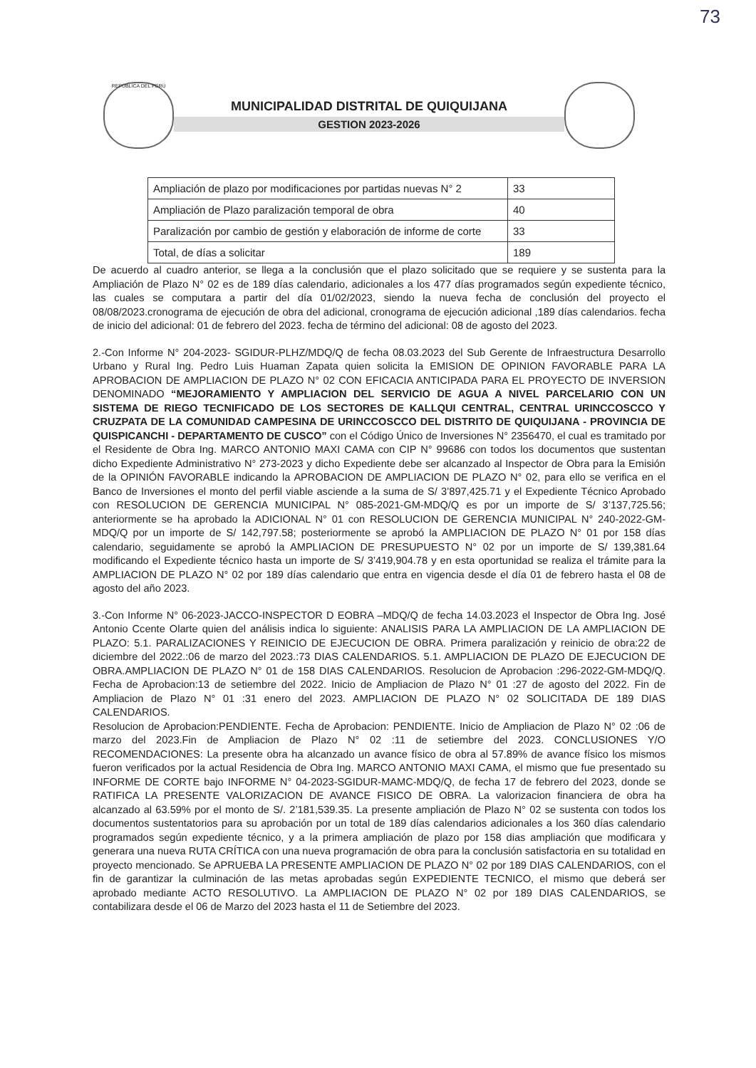73
REPÚBLICA DEL PERÚ
MUNICIPALIDAD DISTRITAL DE QUIQUIJANA
GESTION 2023-2026
| Ampliación de plazo por modificaciones por partidas nuevas N° 2 | 33 |
| Ampliación de Plazo paralización temporal de obra | 40 |
| Paralización por cambio de gestión y elaboración de informe de corte | 33 |
| Total, de días a solicitar | 189 |
De acuerdo al cuadro anterior, se llega a la conclusión que el plazo solicitado que se requiere y se sustenta para la Ampliación de Plazo N° 02 es de 189 días calendario, adicionales a los 477 días programados según expediente técnico, las cuales se computara a partir del día 01/02/2023, siendo la nueva fecha de conclusión del proyecto el 08/08/2023.cronograma de ejecución de obra del adicional, cronograma de ejecución adicional ,189 días calendarios. fecha de inicio del adicional: 01 de febrero del 2023. fecha de término del adicional: 08 de agosto del 2023.
2.-Con Informe N° 204-2023- SGIDUR-PLHZ/MDQ/Q de fecha 08.03.2023 del Sub Gerente de Infraestructura Desarrollo Urbano y Rural Ing. Pedro Luis Huaman Zapata quien solicita la EMISION DE OPINION FAVORABLE PARA LA APROBACION DE AMPLIACION DE PLAZO N° 02 CON EFICACIA ANTICIPADA PARA EL PROYECTO DE INVERSION DENOMINADO “MEJORAMIENTO Y AMPLIACION DEL SERVICIO DE AGUA A NIVEL PARCELARIO CON UN SISTEMA DE RIEGO TECNIFICADO DE LOS SECTORES DE KALLQUI CENTRAL, CENTRAL URINCCOSCCO Y CRUZPATA DE LA COMUNIDAD CAMPESINA DE URINCCOSCCO DEL DISTRITO DE QUIQUIJANA - PROVINCIA DE QUISPICANCHI - DEPARTAMENTO DE CUSCO” con el Código Único de Inversiones N° 2356470, el cual es tramitado por el Residente de Obra Ing. MARCO ANTONIO MAXI CAMA con CIP N° 99686 con todos los documentos que sustentan dicho Expediente Administrativo N° 273-2023 y dicho Expediente debe ser alcanzado al Inspector de Obra para la Emisión de la OPINIÓN FAVORABLE indicando la APROBACION DE AMPLIACION DE PLAZO N° 02, para ello se verifica en el Banco de Inversiones el monto del perfil viable asciende a la suma de S/ 3’897,425.71 y el Expediente Técnico Aprobado con RESOLUCION DE GERENCIA MUNICIPAL N° 085-2021-GM-MDQ/Q es por un importe de S/ 3’137,725.56; anteriormente se ha aprobado la ADICIONAL N° 01 con RESOLUCION DE GERENCIA MUNICIPAL N° 240-2022-GM-MDQ/Q por un importe de S/ 142,797.58; posteriormente se aprobó la AMPLIACION DE PLAZO N° 01 por 158 días calendario, seguidamente se aprobó la AMPLIACION DE PRESUPUESTO N° 02 por un importe de S/ 139,381.64 modificando el Expediente técnico hasta un importe de S/ 3’419,904.78 y en esta oportunidad se realiza el trámite para la AMPLIACION DE PLAZO N° 02 por 189 días calendario que entra en vigencia desde el día 01 de febrero hasta el 08 de agosto del año 2023.
3.-Con Informe N° 06-2023-JACCO-INSPECTOR D EOBRA –MDQ/Q de fecha 14.03.2023 el Inspector de Obra Ing. José Antonio Ccente Olarte quien del análisis indica lo siguiente: ANALISIS PARA LA AMPLIACION DE LA AMPLIACION DE PLAZO: 5.1. PARALIZACIONES Y REINICIO DE EJECUCION DE OBRA. Primera paralización y reinicio de obra:22 de diciembre del 2022.:06 de marzo del 2023.:73 DIAS CALENDARIOS. 5.1. AMPLIACION DE PLAZO DE EJECUCION DE OBRA.AMPLIACION DE PLAZO N° 01 de 158 DIAS CALENDARIOS. Resolucion de Aprobacion :296-2022-GM-MDQ/Q. Fecha de Aprobacion:13 de setiembre del 2022. Inicio de Ampliacion de Plazo N° 01 :27 de agosto del 2022. Fin de Ampliacion de Plazo N° 01 :31 enero del 2023. AMPLIACION DE PLAZO N° 02 SOLICITADA DE 189 DIAS CALENDARIOS.
Resolucion de Aprobacion:PENDIENTE. Fecha de Aprobacion: PENDIENTE. Inicio de Ampliacion de Plazo N° 02 :06 de marzo del 2023.Fin de Ampliacion de Plazo N° 02 :11 de setiembre del 2023. CONCLUSIONES Y/O RECOMENDACIONES: La presente obra ha alcanzado un avance físico de obra al 57.89% de avance físico los mismos fueron verificados por la actual Residencia de Obra Ing. MARCO ANTONIO MAXI CAMA, el mismo que fue presentado su INFORME DE CORTE bajo INFORME N° 04-2023-SGIDUR-MAMC-MDQ/Q, de fecha 17 de febrero del 2023, donde se RATIFICA LA PRESENTE VALORIZACION DE AVANCE FISICO DE OBRA. La valorizacion financiera de obra ha alcanzado al 63.59% por el monto de S/. 2’181,539.35. La presente ampliación de Plazo N° 02 se sustenta con todos los documentos sustentatorios para su aprobación por un total de 189 días calendarios adicionales a los 360 días calendario programados según expediente técnico, y a la primera ampliación de plazo por 158 dias ampliación que modificara y generara una nueva RUTA CRÍTICA con una nueva programación de obra para la conclusión satisfactoria en su totalidad en proyecto mencionado. Se APRUEBA LA PRESENTE AMPLIACION DE PLAZO N° 02 por 189 DIAS CALENDARIOS, con el fin de garantizar la culminación de las metas aprobadas según EXPEDIENTE TECNICO, el mismo que deberá ser aprobado mediante ACTO RESOLUTIVO. La AMPLIACION DE PLAZO N° 02 por 189 DIAS CALENDARIOS, se contabilizara desde el 06 de Marzo del 2023 hasta el 11 de Setiembre del 2023.